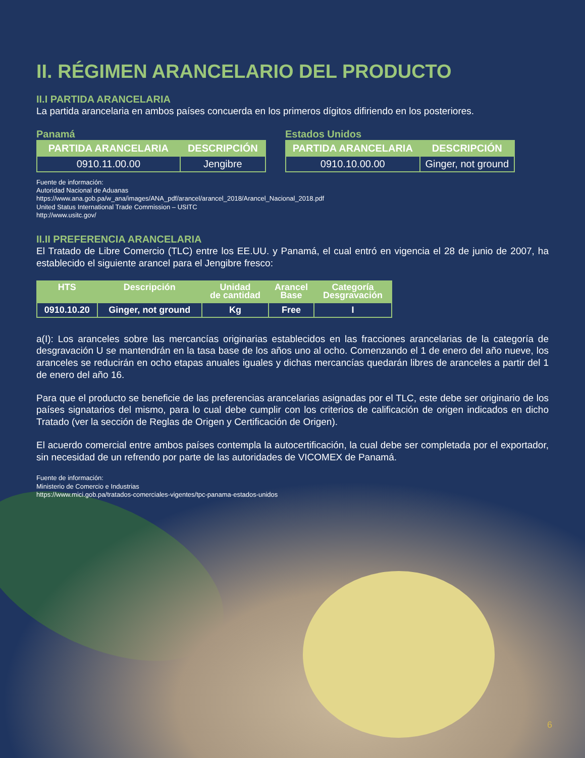II. RÉGIMEN ARANCELARIO DEL PRODUCTO
II.I PARTIDA ARANCELARIA
La partida arancelaria en ambos países concuerda en los primeros dígitos difiriendo en los posteriores.
Panamá
| PARTIDA ARANCELARIA | DESCRIPCIÓN |
| --- | --- |
| 0910.11.00.00 | Jengibre |
Estados Unidos
| PARTIDA ARANCELARIA | DESCRIPCIÓN |
| --- | --- |
| 0910.10.00.00 | Ginger, not ground |
Fuente de información:
Autoridad Nacional de Aduanas
https://www.ana.gob.pa/w_ana/images/ANA_pdf/arancel/arancel_2018/Arancel_Nacional_2018.pdf
United Status International Trade Commission – USITC
http://www.usitc.gov/
II.II PREFERENCIA ARANCELARIA
El Tratado de Libre Comercio (TLC) entre los EE.UU. y Panamá, el cual entró en vigencia el 28 de junio de 2007, ha establecido el siguiente arancel para el Jengibre fresco:
| HTS | Descripción | Unidad de cantidad | Arancel Base | Categoría Desgravación |
| --- | --- | --- | --- | --- |
| 0910.10.20 | Ginger, not ground | Kg | Free | I |
a(I): Los aranceles sobre las mercancías originarias establecidos en las fracciones arancelarias de la categoría de desgravación U se mantendrán en la tasa base de los años uno al ocho. Comenzando el 1 de enero del año nueve, los aranceles se reducirán en ocho etapas anuales iguales y dichas mercancías quedarán libres de aranceles a partir del 1 de enero del año 16.
Para que el producto se beneficie de las preferencias arancelarias asignadas por el TLC, este debe ser originario de los países signatarios del mismo, para lo cual debe cumplir con los criterios de calificación de origen indicados en dicho Tratado (ver la sección de Reglas de Origen y Certificación de Origen).
El acuerdo comercial entre ambos países contempla la autocertificación, la cual debe ser completada por el exportador, sin necesidad de un refrendo por parte de las autoridades de VICOMEX de Panamá.
Fuente de información:
Ministerio de Comercio e Industrias
https://www.mici.gob.pa/tratados-comerciales-vigentes/tpc-panama-estados-unidos
6